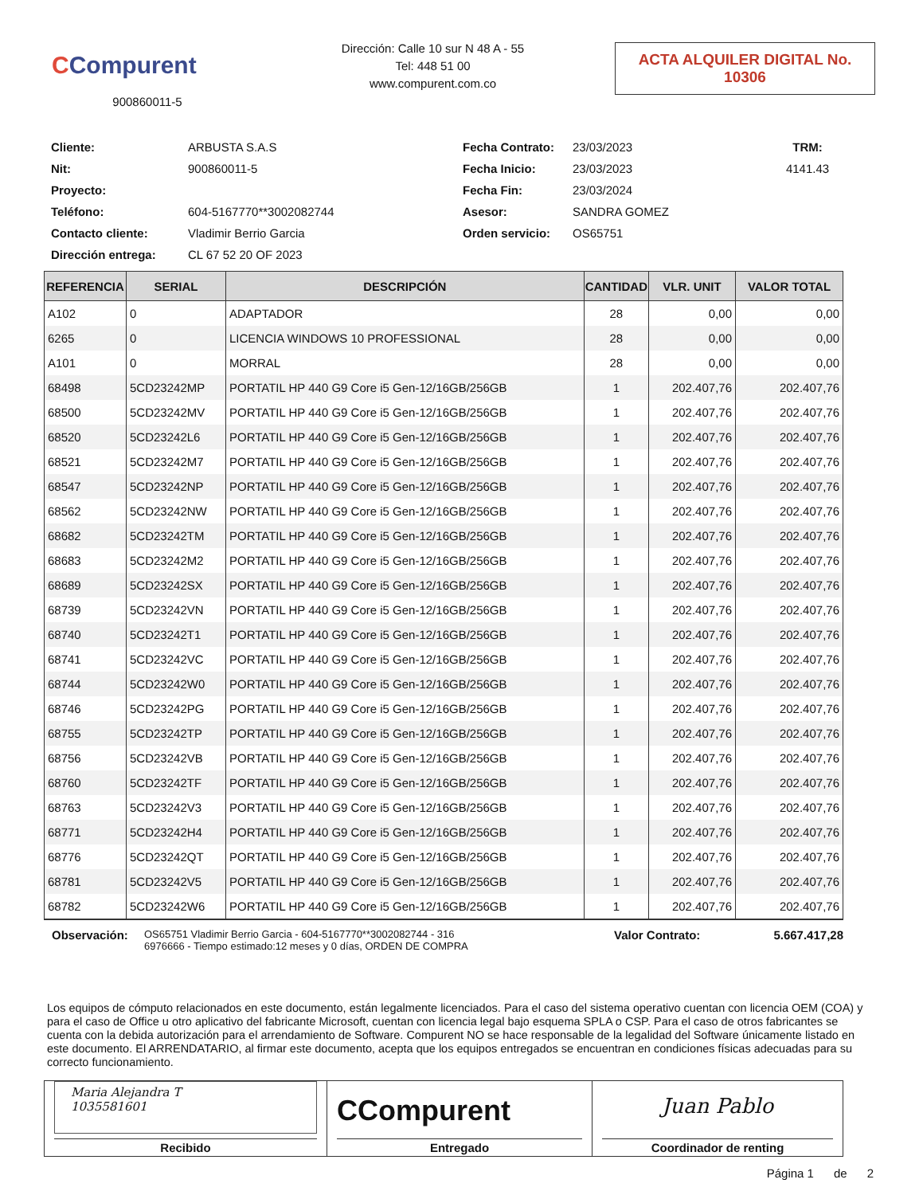CCompurent
900860011-5
Dirección: Calle 10 sur N 48 A - 55
Tel: 448 51 00
www.compurent.com.co
ACTA ALQUILER DIGITAL No.
10306
Cliente:
ARBUSTA S.A.S
Fecha Contrato:
23/03/2023
TRM:
Nit:
900860011-5
Fecha Inicio:
23/03/2023
4141.43
Proyecto:
Fecha Fin:
23/03/2024
Teléfono:
604-5167770**3002082744
Asesor:
SANDRA GOMEZ
Contacto cliente:
Vladimir Berrio Garcia
Orden servicio:
OS65751
Dirección entrega:
CL 67 52 20 OF 2023
| REFERENCIA | SERIAL | DESCRIPCIÓN | CANTIDAD | VLR. UNIT | VALOR TOTAL |
| --- | --- | --- | --- | --- | --- |
| A102 | 0 | ADAPTADOR | 28 | 0,00 | 0,00 |
| 6265 | 0 | LICENCIA WINDOWS 10 PROFESSIONAL | 28 | 0,00 | 0,00 |
| A101 | 0 | MORRAL | 28 | 0,00 | 0,00 |
| 68498 | 5CD23242MP | PORTATIL HP 440 G9 Core i5 Gen-12/16GB/256GB | 1 | 202.407,76 | 202.407,76 |
| 68500 | 5CD23242MV | PORTATIL HP 440 G9 Core i5 Gen-12/16GB/256GB | 1 | 202.407,76 | 202.407,76 |
| 68520 | 5CD23242L6 | PORTATIL HP 440 G9 Core i5 Gen-12/16GB/256GB | 1 | 202.407,76 | 202.407,76 |
| 68521 | 5CD23242M7 | PORTATIL HP 440 G9 Core i5 Gen-12/16GB/256GB | 1 | 202.407,76 | 202.407,76 |
| 68547 | 5CD23242NP | PORTATIL HP 440 G9 Core i5 Gen-12/16GB/256GB | 1 | 202.407,76 | 202.407,76 |
| 68562 | 5CD23242NW | PORTATIL HP 440 G9 Core i5 Gen-12/16GB/256GB | 1 | 202.407,76 | 202.407,76 |
| 68682 | 5CD23242TM | PORTATIL HP 440 G9 Core i5 Gen-12/16GB/256GB | 1 | 202.407,76 | 202.407,76 |
| 68683 | 5CD23242M2 | PORTATIL HP 440 G9 Core i5 Gen-12/16GB/256GB | 1 | 202.407,76 | 202.407,76 |
| 68689 | 5CD23242SX | PORTATIL HP 440 G9 Core i5 Gen-12/16GB/256GB | 1 | 202.407,76 | 202.407,76 |
| 68739 | 5CD23242VN | PORTATIL HP 440 G9 Core i5 Gen-12/16GB/256GB | 1 | 202.407,76 | 202.407,76 |
| 68740 | 5CD23242T1 | PORTATIL HP 440 G9 Core i5 Gen-12/16GB/256GB | 1 | 202.407,76 | 202.407,76 |
| 68741 | 5CD23242VC | PORTATIL HP 440 G9 Core i5 Gen-12/16GB/256GB | 1 | 202.407,76 | 202.407,76 |
| 68744 | 5CD23242W0 | PORTATIL HP 440 G9 Core i5 Gen-12/16GB/256GB | 1 | 202.407,76 | 202.407,76 |
| 68746 | 5CD23242PG | PORTATIL HP 440 G9 Core i5 Gen-12/16GB/256GB | 1 | 202.407,76 | 202.407,76 |
| 68755 | 5CD23242TP | PORTATIL HP 440 G9 Core i5 Gen-12/16GB/256GB | 1 | 202.407,76 | 202.407,76 |
| 68756 | 5CD23242VB | PORTATIL HP 440 G9 Core i5 Gen-12/16GB/256GB | 1 | 202.407,76 | 202.407,76 |
| 68760 | 5CD23242TF | PORTATIL HP 440 G9 Core i5 Gen-12/16GB/256GB | 1 | 202.407,76 | 202.407,76 |
| 68763 | 5CD23242V3 | PORTATIL HP 440 G9 Core i5 Gen-12/16GB/256GB | 1 | 202.407,76 | 202.407,76 |
| 68771 | 5CD23242H4 | PORTATIL HP 440 G9 Core i5 Gen-12/16GB/256GB | 1 | 202.407,76 | 202.407,76 |
| 68776 | 5CD23242QT | PORTATIL HP 440 G9 Core i5 Gen-12/16GB/256GB | 1 | 202.407,76 | 202.407,76 |
| 68781 | 5CD23242V5 | PORTATIL HP 440 G9 Core i5 Gen-12/16GB/256GB | 1 | 202.407,76 | 202.407,76 |
| 68782 | 5CD23242W6 | PORTATIL HP 440 G9 Core i5 Gen-12/16GB/256GB | 1 | 202.407,76 | 202.407,76 |
Observación:
OS65751 Vladimir Berrio Garcia - 604-5167770**3002082744 - 316
6976666 - Tiempo estimado:12 meses y 0 días, ORDEN DE COMPRA
Valor Contrato: 5.667.417,28
Los equipos de cómputo relacionados en este documento, están legalmente licenciados. Para el caso del sistema operativo cuentan con licencia OEM (COA) y para el caso de Office u otro aplicativo del fabricante Microsoft, cuentan con licencia legal bajo esquema SPLA o CSP. Para el caso de otros fabricantes se cuenta con la debida autorización para el arrendamiento de Software. Compurent NO se hace responsable de la legalidad del Software únicamente listado en este documento. El ARRENDATARIO, al firmar este documento, acepta que los equipos entregados se encuentran en condiciones físicas adecuadas para su correcto funcionamiento.
| Maria Alejandra T 1035581601 Recibido | CCompurent Entregado | Juan Pablo Coordinador de renting |
Página 1 de 2